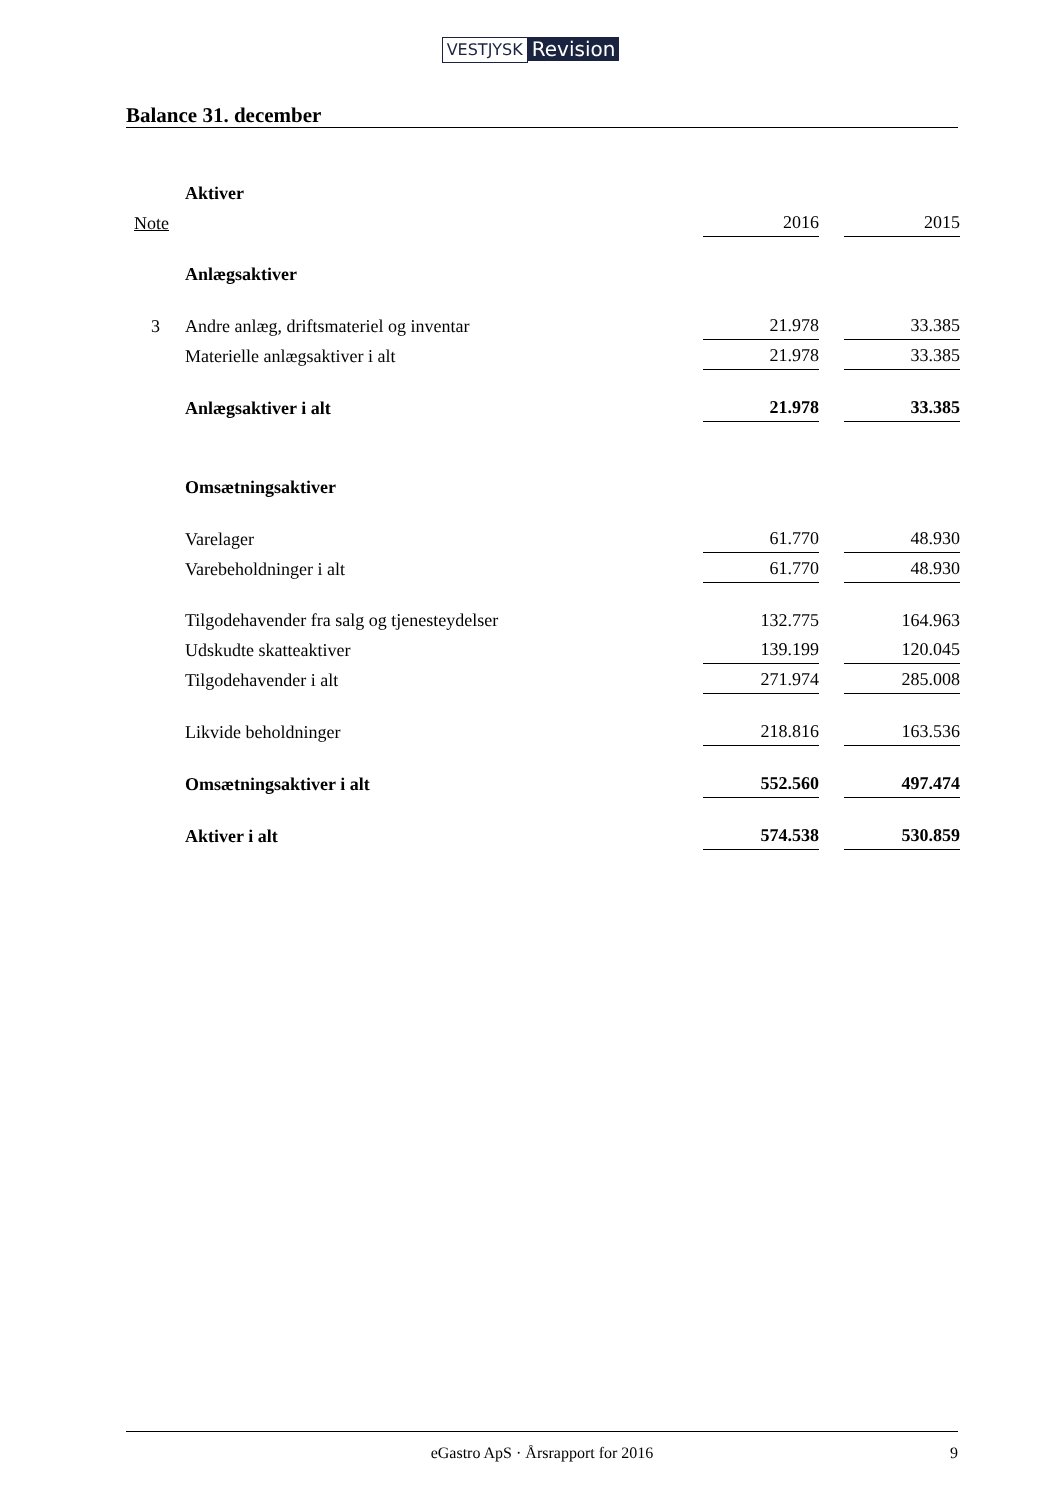VESTJYSK Revision
Balance 31. december
| | Aktiver | | | |
| Note | | 2016 | | 2015 |
| | Anlægsaktiver | | | |
| 3 | Andre anlæg, driftsmateriel og inventar | 21.978 | | 33.385 |
| | Materielle anlægsaktiver i alt | 21.978 | | 33.385 |
| | Anlægsaktiver i alt | 21.978 | | 33.385 |
| | Omsætningsaktiver | | | |
| | Varelager | 61.770 | | 48.930 |
| | Varebeholdninger i alt | 61.770 | | 48.930 |
| | Tilgodehavender fra salg og tjenesteydelser | 132.775 | | 164.963 |
| | Udskudte skatteaktiver | 139.199 | | 120.045 |
| | Tilgodehavender i alt | 271.974 | | 285.008 |
| | Likvide beholdninger | 218.816 | | 163.536 |
| | Omsætningsaktiver i alt | 552.560 | | 497.474 |
| | Aktiver i alt | 574.538 | | 530.859 |
eGastro ApS · Årsrapport for 2016 9